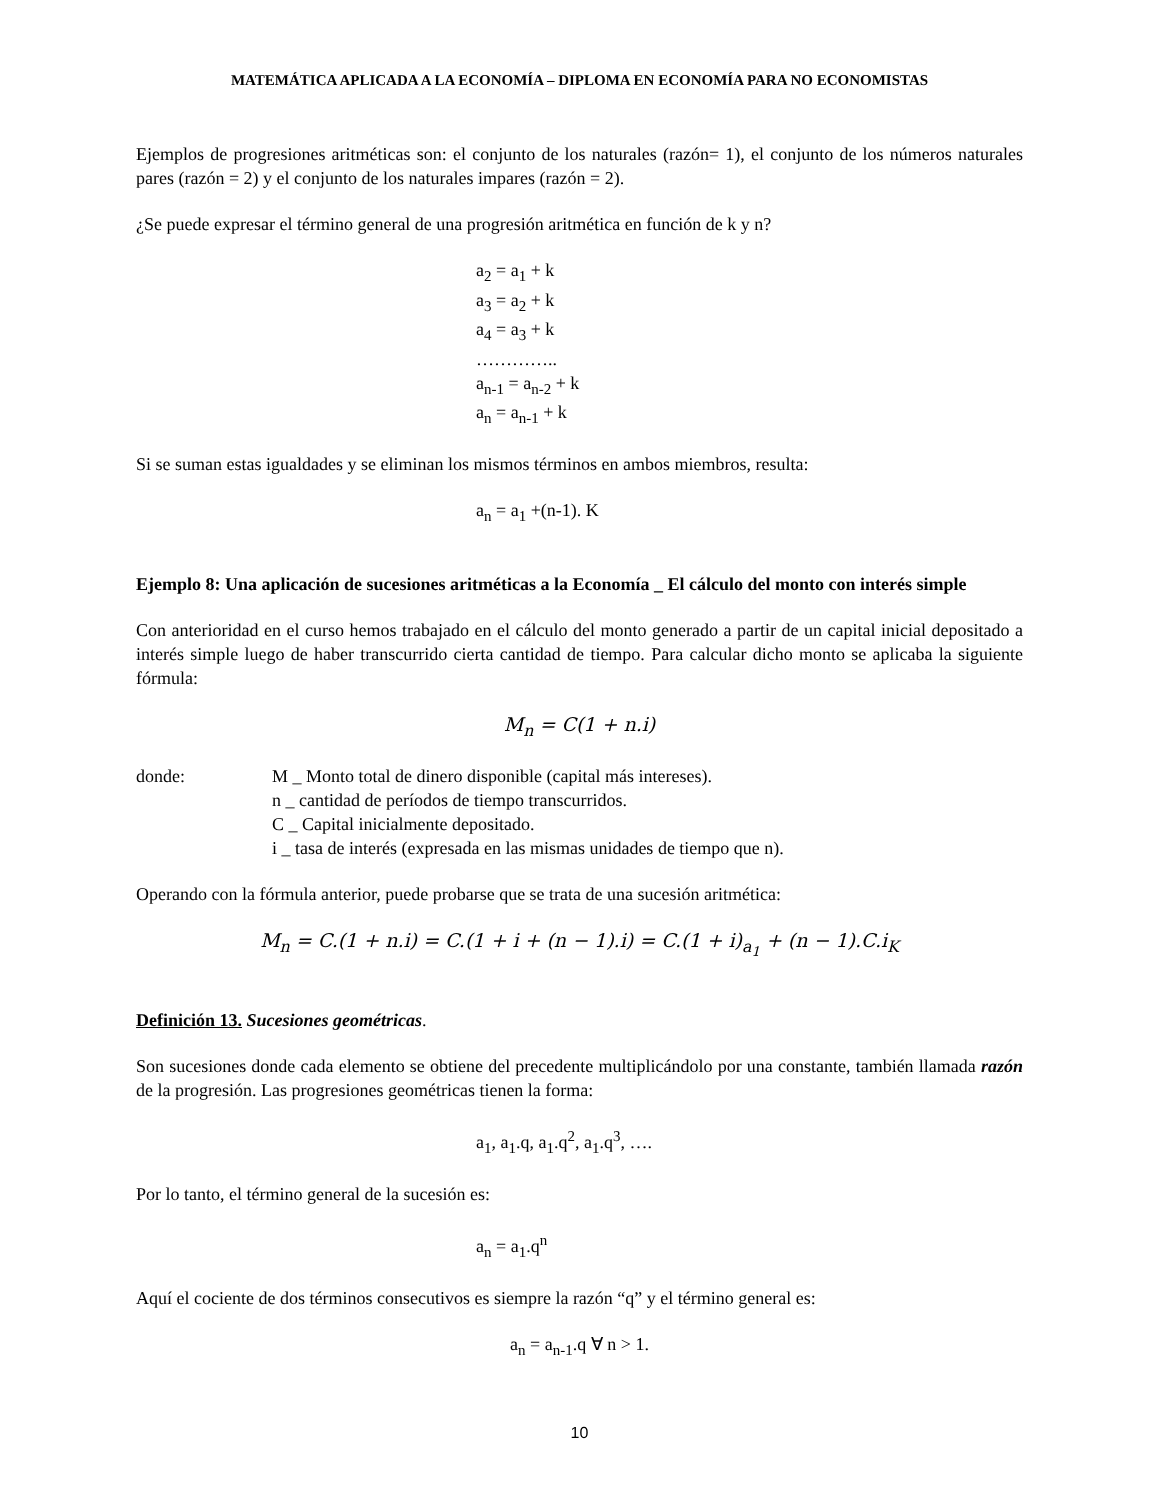MATEMÁTICA APLICADA A LA ECONOMÍA – DIPLOMA EN ECONOMÍA PARA NO ECONOMISTAS
Ejemplos de progresiones aritméticas son: el conjunto de los naturales (razón= 1), el conjunto de los números naturales pares (razón = 2) y el conjunto de los naturales impares (razón = 2).
¿Se puede expresar el término general de una progresión aritmética en función de k y n?
a<sub>2</sub> = a<sub>1</sub> + k
a<sub>3</sub> = a<sub>2</sub> + k
a<sub>4</sub> = a<sub>3</sub> + k
…………..
a<sub>n-1</sub> = a<sub>n-2</sub> + k
a<sub>n</sub> = a<sub>n-1</sub> + k
Si se suman estas igualdades y se eliminan los mismos términos en ambos miembros, resulta:
a<sub>n</sub> = a<sub>1</sub> +(n-1). K
Ejemplo 8: Una aplicación de sucesiones aritméticas a la Economía _ El cálculo del monto con interés simple
Con anterioridad en el curso hemos trabajado en el cálculo del monto generado a partir de un capital inicial depositado a interés simple luego de haber transcurrido cierta cantidad de tiempo. Para calcular dicho monto se aplicaba la siguiente fórmula:
M<sub>n</sub> = C(1 + n.i)
donde: M _ Monto total de dinero disponible (capital más intereses).
n _ cantidad de períodos de tiempo transcurridos.
C _ Capital inicialmente depositado.
i _ tasa de interés (expresada en las mismas unidades de tiempo que n).
Operando con la fórmula anterior, puede probarse que se trata de una sucesión aritmética:
M<sub>n</sub> = C.(1 + n.i) = C.(1 + i + (n − 1).i) = C.(1 + i)<sub>a<sub>1</sub></sub> + (n − 1).C.i<sub>K</sub>
Definición 13. Sucesiones geométricas.
Son sucesiones donde cada elemento se obtiene del precedente multiplicándolo por una constante, también llamada razón de la progresión. Las progresiones geométricas tienen la forma:
a<sub>1</sub>, a<sub>1</sub>.q, a<sub>1</sub>.q<sup>2</sup>, a<sub>1</sub>.q<sup>3</sup>, ….
Por lo tanto, el término general de la sucesión es:
a<sub>n</sub> = a<sub>1</sub>.q<sup>n</sup>
Aquí el cociente de dos términos consecutivos es siempre la razón “q” y el término general es:
a<sub>n</sub> = a<sub>n-1</sub>.q ∀ n > 1.
10